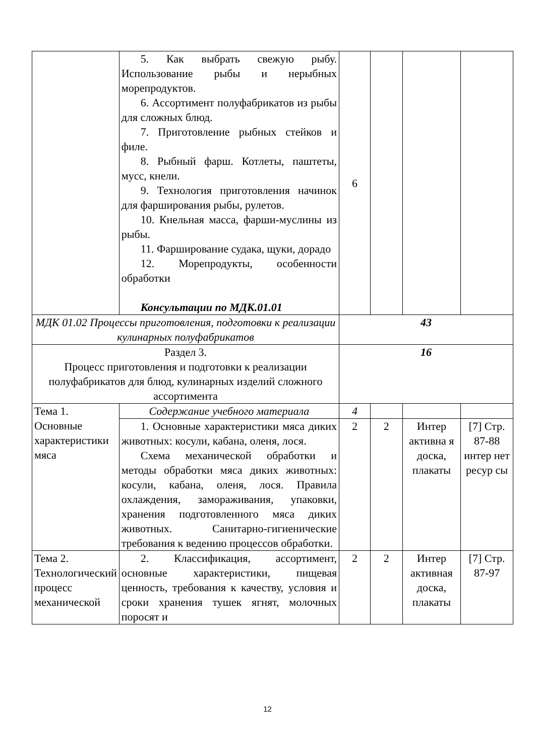| | 5. Как выбрать свежую рыбу. Использование рыбы и нерыбных морепродуктов. 6. Ассортимент полуфабрикатов из рыбы для сложных блюд. 7. Приготовление рыбных стейков и филе. 8. Рыбный фарш. Котлеты, паштеты, мусс, кнели. 9. Технология приготовления начинок для фарширования рыбы, рулетов. 10. Кнельная масса, фарши-муслины из рыбы. 11. Фарширование судака, щуки, дорадо 12. Морепродукты, особенности обработки Консультации по МДК.01.01 | 6 | | | |
| МДК 01.02 Процессы приготовления, подготовки к реализации кулинарных полуфабрикатов | | 43 | | | |
| Раздел 3. Процесс приготовления и подготовки к реализации полуфабрикатов для блюд, кулинарных изделий сложного ассортимента | | 16 | | | |
| Тема 1. Основные характеристики мяса | Содержание учебного материала | 4 | | | |
| | 1. Основные характеристики мяса диких животных: косули, кабана, оленя, лося. Схема механической обработки и методы обработки мяса диких животных: косули, кабана, оленя, лося. Правила охлаждения, замораживания, упаковки, хранения подготовленного мяса диких животных. Санитарно-гигиенические требования к ведению процессов обработки. | 2 | 2 | Интер активна я доска, плакаты | [7] Стр. 87-88 интер нет ресур сы |
| Тема 2. Технологический процесс механической | 2. Классификация, ассортимент, основные характеристики, пищевая ценность, требования к качеству, условия и сроки хранения тушек ягнят, молочных поросят и | 2 | 2 | Интер активная доска, плакаты | [7] Стр. 87-97 |
12